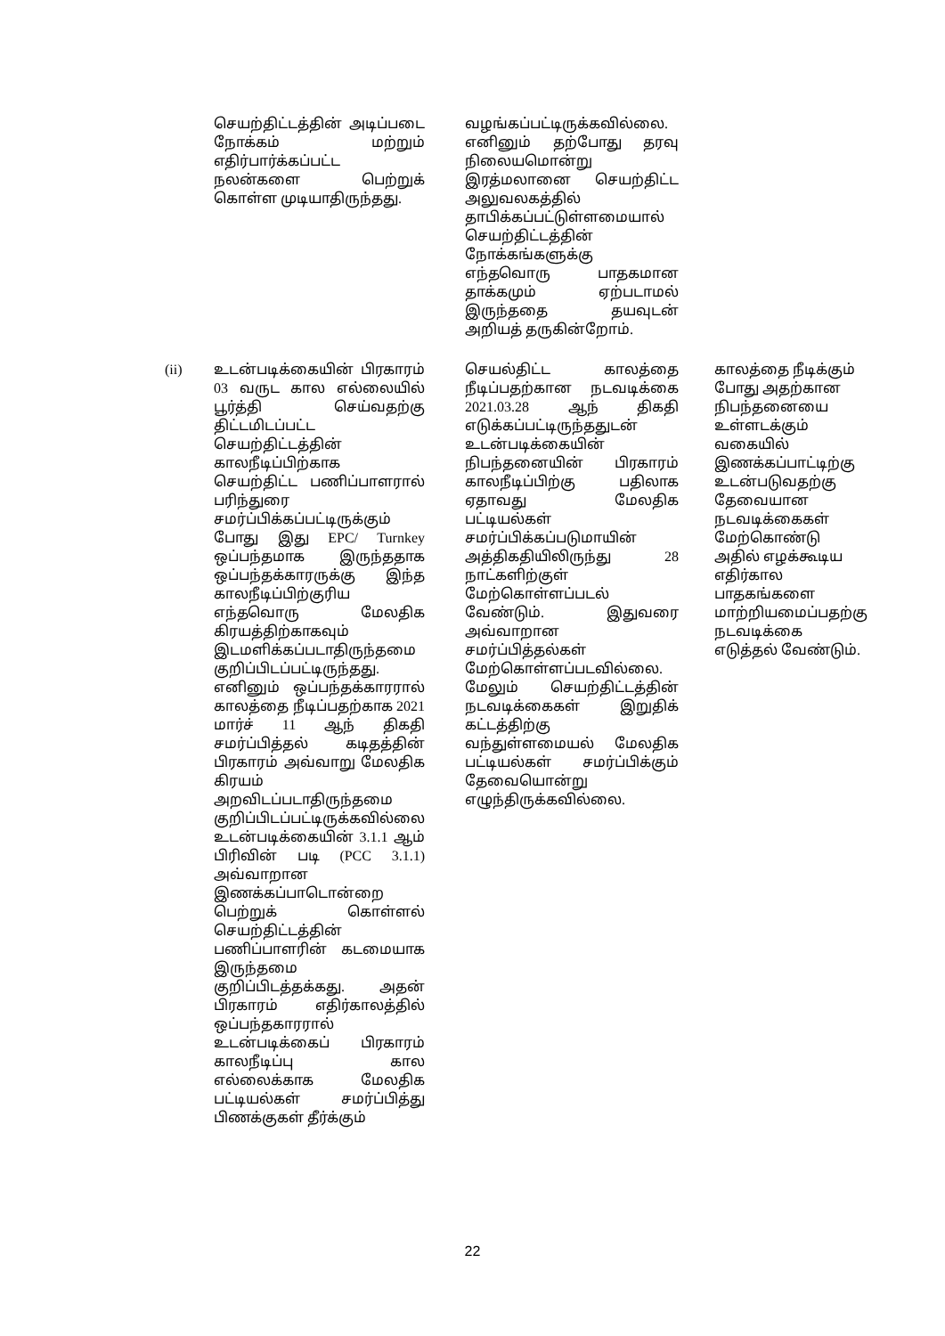| | செயற்திட்டத்தின் அடிப்படை நோக்கம் மற்றும் எதிர்பார்க்கப்பட்ட நலன்களை பெற்றுக் கொள்ள முடியாதிருந்தது. | வழங்கப்பட்டிருக்கவில்லை. எனினும் தற்போது தரவு நிலையமொன்று இரத்மலானை செயற்திட்ட அலுவலகத்தில் தாபிக்கப்பட்டுள்ளமையால் செயற்திட்டத்தின் நோக்கங்களுக்கு எந்தவொரு பாதகமான தாக்கமும் ஏற்படாமல் இருந்ததை தயவுடன் அறியத் தருகின்றோம். | |
| (ii) | உடன்படிக்கையின் பிரகாரம் 03 வருட கால எல்லையில் பூர்த்தி செய்வதற்கு திட்டமிடப்பட்ட செயற்திட்டத்தின் காலநீடிப்பிற்காக செயற்திட்ட பணிப்பாளரால் பரிந்துரை சமர்ப்பிக்கப்பட்டிருக்கும் போது இது EPC/ Turnkey ஒப்பந்தமாக இருந்ததாக ஒப்பந்தக்காரருக்கு இந்த காலநீடிப்பிற்குரிய எந்தவொரு மேலதிக கிரயத்திற்காகவும் இடமளிக்கப்படாதிருந்தமை குறிப்பிடப்பட்டிருந்தது. எனினும் ஒப்பந்தக்காரரால் காலத்தை நீடிப்பதற்காக 2021 மார்ச் 11 ஆந் திகதி சமர்ப்பித்தல் கடிதத்தின் பிரகாரம் அவ்வாறு மேலதிக கிரயம் அறவிடப்படாதிருந்தமை குறிப்பிடப்பட்டிருக்கவில்லை உடன்படிக்கையின் 3.1.1 ஆம் பிரிவின் படி (PCC 3.1.1) அவ்வாறான இணக்கப்பாடொன்றை பெற்றுக் கொள்ளல் செயற்திட்டத்தின் பணிப்பாளரின் கடமையாக இருந்தமை குறிப்பிடத்தக்கது. அதன் பிரகாரம் எதிர்காலத்தில் ஒப்பந்தகாரரால் உடன்படிக்கைப் பிரகாரம் காலநீடிப்பு கால எல்லைக்காக மேலதிக பட்டியல்கள் சமர்ப்பித்து பிணக்குகள் தீர்க்கும் | செயல்திட்ட காலத்தை நீடிப்பதற்கான நடவடிக்கை 2021.03.28 ஆந் திகதி எடுக்கப்பட்டிருந்ததுடன் உடன்படிக்கையின் நிபந்தனையின் பிரகாரம் காலநீடிப்பிற்கு பதிலாக ஏதாவது மேலதிக பட்டியல்கள் சமர்ப்பிக்கப்படுமாயின் அத்திகதியிலிருந்து 28 நாட்களிற்குள் மேற்கொள்ளப்படல் வேண்டும். இதுவரை அவ்வாறான சமர்ப்பித்தல்கள் மேற்கொள்ளப்படவில்லை. மேலும் செயற்திட்டத்தின் நடவடிக்கைகள் இறுதிக் கட்டத்திற்கு வந்துள்ளமையல் மேலதிக பட்டியல்கள் சமர்ப்பிக்கும் தேவையொன்று எழுந்திருக்கவில்லை. | காலத்தை நீடிக்கும் போது அதற்கான நிபந்தனையை உள்ளடக்கும் வகையில் இணக்கப்பாட்டிற்கு உடன்படுவதற்கு தேவையான நடவடிக்கைகள் மேற்கொண்டு அதில் எழக்கூடிய எதிர்கால பாதகங்களை மாற்றியமைப்பதற்கு நடவடிக்கை எடுத்தல் வேண்டும். |
22